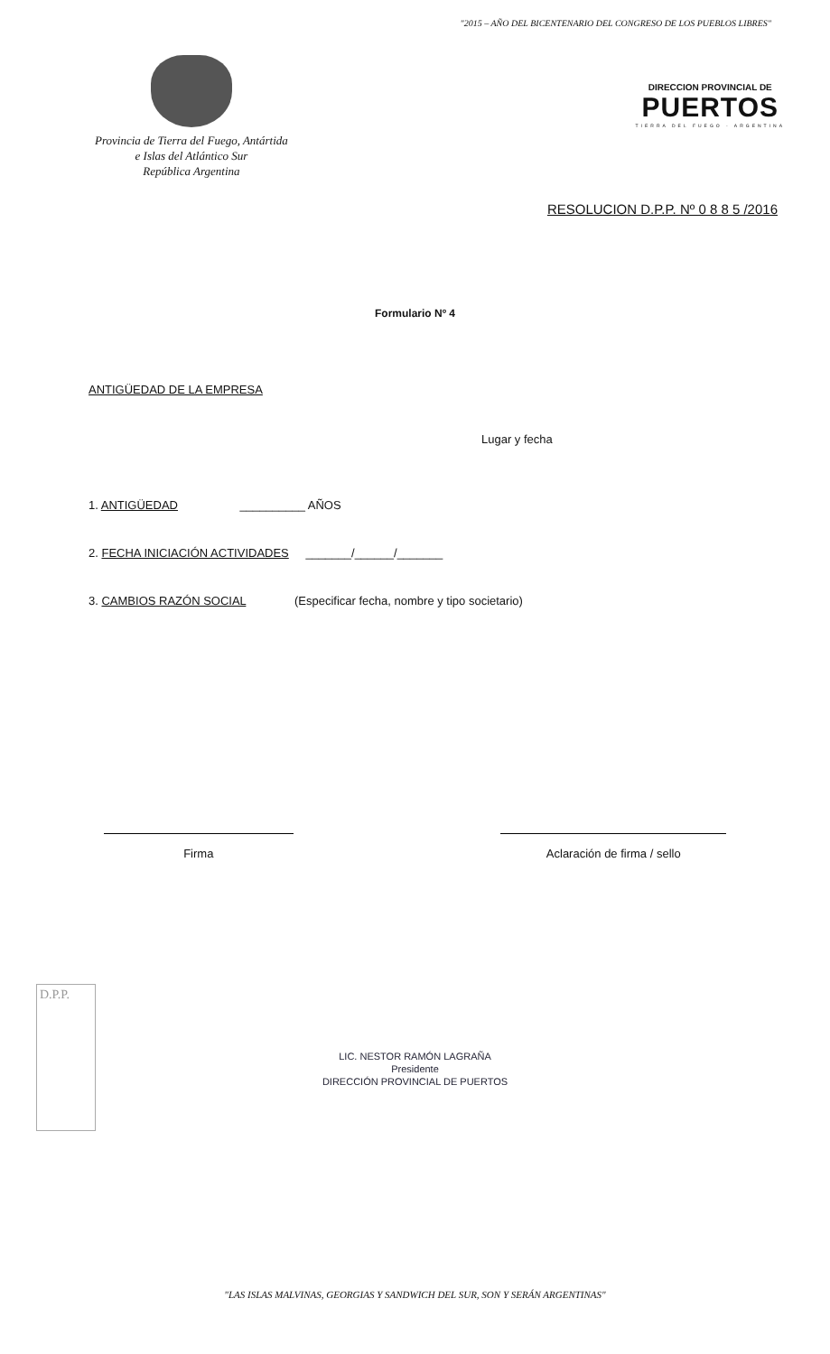"2015 – AÑO DEL BICENTENARIO DEL CONGRESO DE LOS PUEBLOS LIBRES"
Provincia de Tierra del Fuego, Antártida
e Islas del Atlántico Sur
República Argentina
DIRECCION PROVINCIAL DE
PUERTOS
TIERRA DEL FUEGO - ARGENTINA
RESOLUCION D.P.P. Nº 0 8 8 5 /2016
Formulario Nº 4
ANTIGÜEDAD DE LA EMPRESA
Lugar y fecha
1. ANTIGÜEDAD __________ AÑOS
2. FECHA INICIACIÓN ACTIVIDADES _______/______/_______
3. CAMBIOS RAZÓN SOCIAL (Especificar fecha, nombre y tipo societario)
Firma Aclaración de firma / sello
LIC. NESTOR RAMÓN LAGRAÑA
Presidente
DIRECCIÓN PROVINCIAL DE PUERTOS
D.P.P.
"LAS ISLAS MALVINAS, GEORGIAS Y SANDWICH DEL SUR, SON Y SERÁN ARGENTINAS"